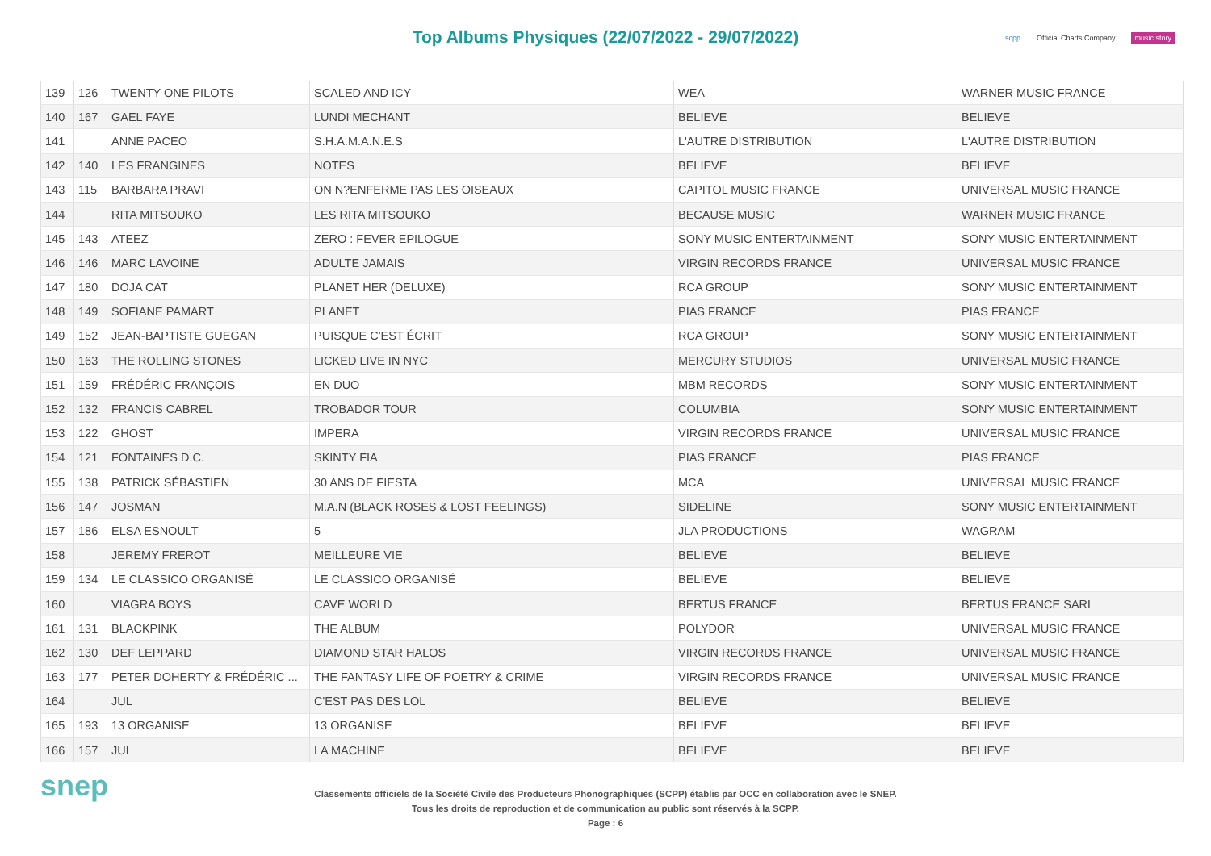Top Albums Physiques (22/07/2022 - 29/07/2022)
scpp Official Charts Company music story
| 139 | 126 | TWENTY ONE PILOTS | SCALED AND ICY | WEA | WARNER MUSIC FRANCE |
| 140 | 167 | GAEL FAYE | LUNDI MECHANT | BELIEVE | BELIEVE |
| 141 | | ANNE PACEO | S.H.A.M.A.N.E.S | L'AUTRE DISTRIBUTION | L'AUTRE DISTRIBUTION |
| 142 | 140 | LES FRANGINES | NOTES | BELIEVE | BELIEVE |
| 143 | 115 | BARBARA PRAVI | ON N?ENFERME PAS LES OISEAUX | CAPITOL MUSIC FRANCE | UNIVERSAL MUSIC FRANCE |
| 144 | | RITA MITSOUKO | LES RITA MITSOUKO | BECAUSE MUSIC | WARNER MUSIC FRANCE |
| 145 | 143 | ATEEZ | ZERO : FEVER EPILOGUE | SONY MUSIC ENTERTAINMENT | SONY MUSIC ENTERTAINMENT |
| 146 | 146 | MARC LAVOINE | ADULTE JAMAIS | VIRGIN RECORDS FRANCE | UNIVERSAL MUSIC FRANCE |
| 147 | 180 | DOJA CAT | PLANET HER (DELUXE) | RCA GROUP | SONY MUSIC ENTERTAINMENT |
| 148 | 149 | SOFIANE PAMART | PLANET | PIAS FRANCE | PIAS FRANCE |
| 149 | 152 | JEAN-BAPTISTE GUEGAN | PUISQUE C'EST ÉCRIT | RCA GROUP | SONY MUSIC ENTERTAINMENT |
| 150 | 163 | THE ROLLING STONES | LICKED LIVE IN NYC | MERCURY STUDIOS | UNIVERSAL MUSIC FRANCE |
| 151 | 159 | FRÉDÉRIC FRANÇOIS | EN DUO | MBM RECORDS | SONY MUSIC ENTERTAINMENT |
| 152 | 132 | FRANCIS CABREL | TROBADOR TOUR | COLUMBIA | SONY MUSIC ENTERTAINMENT |
| 153 | 122 | GHOST | IMPERA | VIRGIN RECORDS FRANCE | UNIVERSAL MUSIC FRANCE |
| 154 | 121 | FONTAINES D.C. | SKINTY FIA | PIAS FRANCE | PIAS FRANCE |
| 155 | 138 | PATRICK SÉBASTIEN | 30 ANS DE FIESTA | MCA | UNIVERSAL MUSIC FRANCE |
| 156 | 147 | JOSMAN | M.A.N (BLACK ROSES & LOST FEELINGS) | SIDELINE | SONY MUSIC ENTERTAINMENT |
| 157 | 186 | ELSA ESNOULT | 5 | JLA PRODUCTIONS | WAGRAM |
| 158 | | JEREMY FREROT | MEILLEURE VIE | BELIEVE | BELIEVE |
| 159 | 134 | LE CLASSICO ORGANISÉ | LE CLASSICO ORGANISÉ | BELIEVE | BELIEVE |
| 160 | | VIAGRA BOYS | CAVE WORLD | BERTUS FRANCE | BERTUS FRANCE SARL |
| 161 | 131 | BLACKPINK | THE ALBUM | POLYDOR | UNIVERSAL MUSIC FRANCE |
| 162 | 130 | DEF LEPPARD | DIAMOND STAR HALOS | VIRGIN RECORDS FRANCE | UNIVERSAL MUSIC FRANCE |
| 163 | 177 | PETER DOHERTY & FRÉDÉRIC ... | THE FANTASY LIFE OF POETRY & CRIME | VIRGIN RECORDS FRANCE | UNIVERSAL MUSIC FRANCE |
| 164 | | JUL | C'EST PAS DES LOL | BELIEVE | BELIEVE |
| 165 | 193 | 13 ORGANISE | 13 ORGANISE | BELIEVE | BELIEVE |
| 166 | 157 | JUL | LA MACHINE | BELIEVE | BELIEVE |
snep
Classements officiels de la Société Civile des Producteurs Phonographiques (SCPP) établis par OCC en collaboration avec le SNEP.
Tous les droits de reproduction et de communication au public sont réservés à la SCPP.
Page : 6